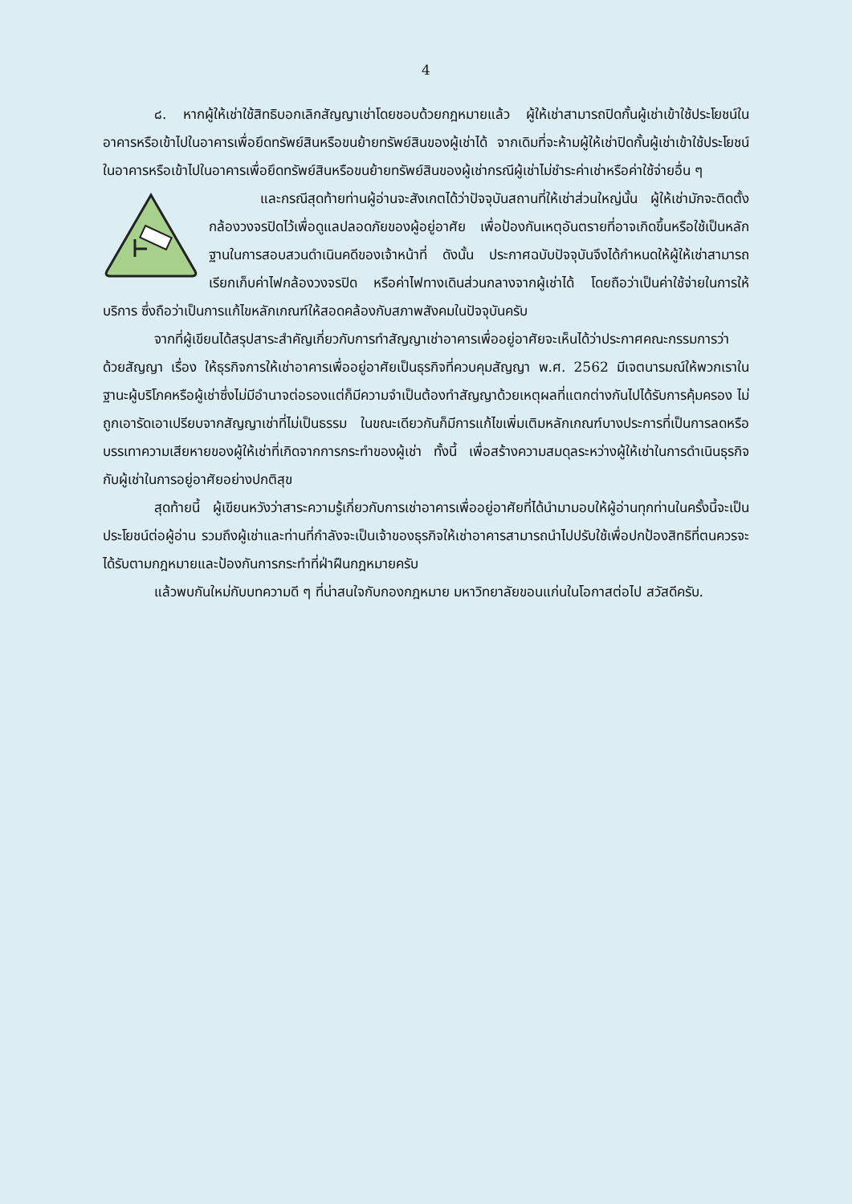4
๘. หากผู้ให้เช่าใช้สิทธิบอกเลิกสัญญาเช่าโดยชอบด้วยกฎหมายแล้ว ผู้ให้เช่าสามารถปิดกั้นผู้เช่าเข้าใช้ประโยชน์ในอาคารหรือเข้าไปในอาคารเพื่อยึดทรัพย์สินหรือขนย้ายทรัพย์สินของผู้เช่าได้ จากเดิมที่จะห้ามผู้ให้เช่าปิดกั้นผู้เช่าเข้าใช้ประโยชน์ในอาคารหรือเข้าไปในอาคารเพื่อยึดทรัพย์สินหรือขนย้ายทรัพย์สินของผู้เช่ากรณีผู้เช่าไม่ชำระค่าเช่าหรือค่าใช้จ่ายอื่น ๆ
และกรณีสุดท้ายท่านผู้อ่านจะสังเกตได้ว่าปัจจุบันสถานที่ให้เช่าส่วนใหญ่นั้น ผู้ให้เช่ามักจะติดตั้งกล้องวงจรปิดไว้เพื่อดูแลปลอดภัยของผู้อยู่อาศัย เพื่อป้องกันเหตุอันตรายที่อาจเกิดขึ้นหรือใช้เป็นหลักฐานในการสอบสวนดำเนินคดีของเจ้าหน้าที่ ดังนั้น ประกาศฉบับปัจจุบันจึงได้กำหนดให้ผู้ให้เช่าสามารถเรียกเก็บค่าไฟกล้องวงจรปิด หรือค่าไฟทางเดินส่วนกลางจากผู้เช่าได้ โดยถือว่าเป็นค่าใช้จ่ายในการให้บริการ ซึ่งถือว่าเป็นการแก้ไขหลักเกณฑ์ให้สอดคล้องกับสภาพสังคมในปัจจุบันครับ
จากที่ผู้เขียนได้สรุปสาระสำคัญเกี่ยวกับการทำสัญญาเช่าอาคารเพื่ออยู่อาศัยจะเห็นได้ว่าประกาศคณะกรรมการว่าด้วยสัญญา เรื่อง ให้ธุรกิจการให้เช่าอาคารเพื่ออยู่อาศัยเป็นธุรกิจที่ควบคุมสัญญา พ.ศ. 2562 มีเจตนารมณ์ให้พวกเราในฐานะผู้บริโภคหรือผู้เช่าซึ่งไม่มีอำนาจต่อรองแต่ก็มีความจำเป็นต้องทำสัญญาด้วยเหตุผลที่แตกต่างกันไปได้รับการคุ้มครอง ไม่ถูกเอารัดเอาเปรียบจากสัญญาเช่าที่ไม่เป็นธรรม ในขณะเดียวกันก็มีการแก้ไขเพิ่มเติมหลักเกณฑ์บางประการที่เป็นการลดหรือบรรเทาความเสียหายของผู้ให้เช่าที่เกิดจากการกระทำของผู้เช่า ทั้งนี้ เพื่อสร้างความสมดุลระหว่างผู้ให้เช่าในการดำเนินธุรกิจกับผู้เช่าในการอยู่อาศัยอย่างปกติสุข
สุดท้ายนี้ ผู้เขียนหวังว่าสาระความรู้เกี่ยวกับการเช่าอาคารเพื่ออยู่อาศัยที่ได้นำมามอบให้ผู้อ่านทุกท่านในครั้งนี้จะเป็นประโยชน์ต่อผู้อ่าน รวมถึงผู้เช่าและท่านที่กำลังจะเป็นเจ้าของธุรกิจให้เช่าอาคารสามารถนำไปปรับใช้เพื่อปกป้องสิทธิที่ตนควรจะได้รับตามกฎหมายและป้องกันการกระทำที่ฝ่าฝืนกฎหมายครับ
แล้วพบกันใหม่กับบทความดี ๆ ที่น่าสนใจกับกองกฎหมาย มหาวิทยาลัยขอนแก่นในโอกาสต่อไป สวัสดีครับ.